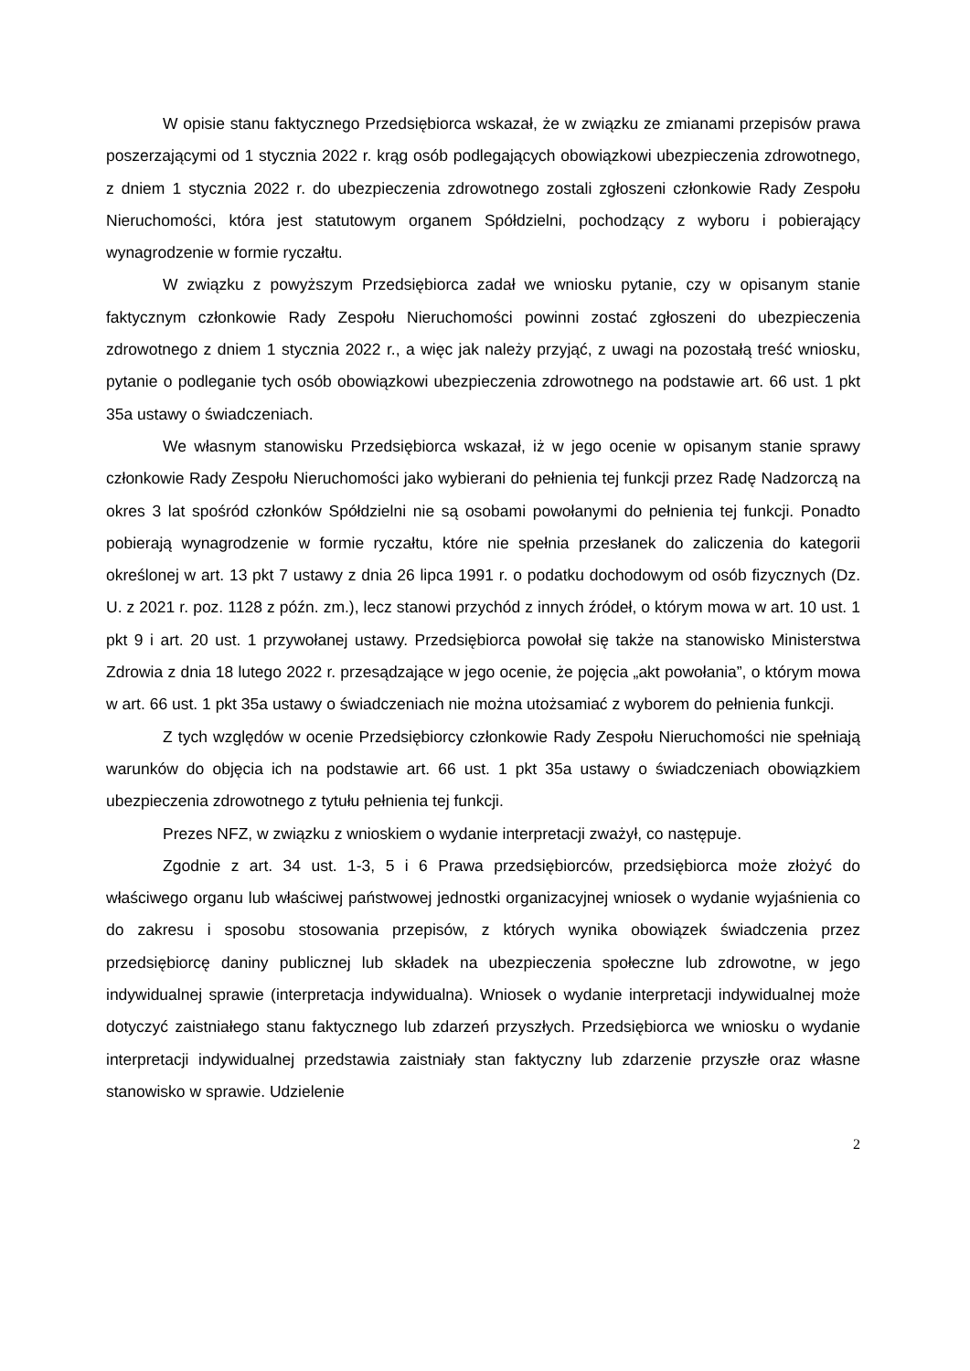W opisie stanu faktycznego Przedsiębiorca wskazał, że w związku ze zmianami przepisów prawa poszerzającymi od 1 stycznia 2022 r. krąg osób podlegających obowiązkowi ubezpieczenia zdrowotnego, z dniem 1 stycznia 2022 r. do ubezpieczenia zdrowotnego zostali zgłoszeni członkowie Rady Zespołu Nieruchomości, która jest statutowym organem Spółdzielni, pochodzący z wyboru i pobierający wynagrodzenie w formie ryczałtu.
W związku z powyższym Przedsiębiorca zadał we wniosku pytanie, czy w opisanym stanie faktycznym członkowie Rady Zespołu Nieruchomości powinni zostać zgłoszeni do ubezpieczenia zdrowotnego z dniem 1 stycznia 2022 r., a więc jak należy przyjąć, z uwagi na pozostałą treść wniosku, pytanie o podleganie tych osób obowiązkowi ubezpieczenia zdrowotnego na podstawie art. 66 ust. 1 pkt 35a ustawy o świadczeniach.
We własnym stanowisku Przedsiębiorca wskazał, iż w jego ocenie w opisanym stanie sprawy członkowie Rady Zespołu Nieruchomości jako wybierani do pełnienia tej funkcji przez Radę Nadzorczą na okres 3 lat spośród członków Spółdzielni nie są osobami powołanymi do pełnienia tej funkcji. Ponadto pobierają wynagrodzenie w formie ryczałtu, które nie spełnia przesłanek do zaliczenia do kategorii określonej w art. 13 pkt 7 ustawy z dnia 26 lipca 1991 r. o podatku dochodowym od osób fizycznych (Dz. U. z 2021 r. poz. 1128 z późn. zm.), lecz stanowi przychód z innych źródeł, o którym mowa w art. 10 ust. 1 pkt 9 i art. 20 ust. 1 przywołanej ustawy. Przedsiębiorca powołał się także na stanowisko Ministerstwa Zdrowia z dnia 18 lutego 2022 r. przesądzające w jego ocenie, że pojęcia „akt powołania”, o którym mowa w art. 66 ust. 1 pkt 35a ustawy o świadczeniach nie można utożsamiać z wyborem do pełnienia funkcji.
Z tych względów w ocenie Przedsiębiorcy członkowie Rady Zespołu Nieruchomości nie spełniają warunków do objęcia ich na podstawie art. 66 ust. 1 pkt 35a ustawy o świadczeniach obowiązkiem ubezpieczenia zdrowotnego z tytułu pełnienia tej funkcji.
Prezes NFZ, w związku z wnioskiem o wydanie interpretacji zważył, co następuje.
Zgodnie z art. 34 ust. 1-3, 5 i 6 Prawa przedsiębiorców, przedsiębiorca może złożyć do właściwego organu lub właściwej państwowej jednostki organizacyjnej wniosek o wydanie wyjaśnienia co do zakresu i sposobu stosowania przepisów, z których wynika obowiązek świadczenia przez przedsiębiorcę daniny publicznej lub składek na ubezpieczenia społeczne lub zdrowotne, w jego indywidualnej sprawie (interpretacja indywidualna). Wniosek o wydanie interpretacji indywidualnej może dotyczyć zaistniałego stanu faktycznego lub zdarzeń przyszłych. Przedsiębiorca we wniosku o wydanie interpretacji indywidualnej przedstawia zaistniały stan faktyczny lub zdarzenie przyszłe oraz własne stanowisko w sprawie. Udzielenie
2